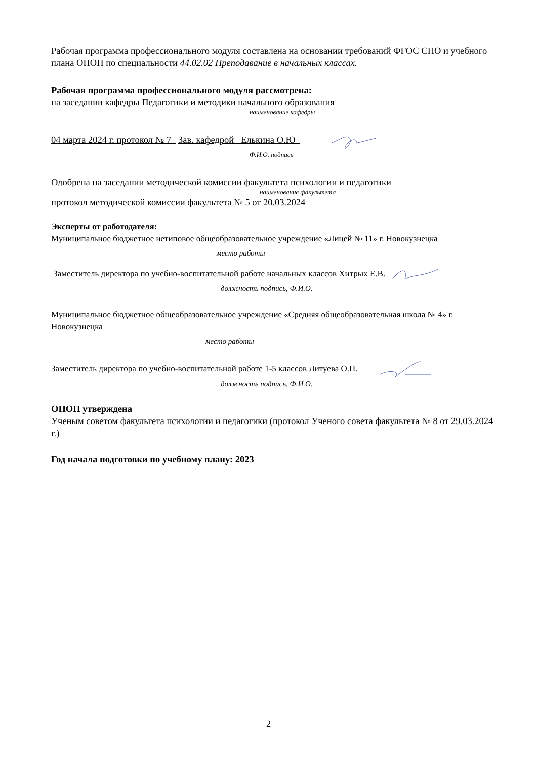Рабочая программа профессионального модуля составлена на основании требований ФГОС СПО и учебного плана ОПОП по специальности 44.02.02 Преподавание в начальных классах.
Рабочая программа профессионального модуля рассмотрена:
на заседании кафедры Педагогики и методики начального образования
наименование кафедры
04 марта 2024 г. протокол № 7_ Зав. кафедрой _Елькина О.Ю_
Ф.И.О. подпись
Одобрена на заседании методической комиссии факультета психологии и педагогики
наименование факультета
протокол методической комиссии факультета № 5 от 20.03.2024
Эксперты от работодателя:
Муниципальное бюджетное нетиповое общеобразовательное учреждение «Лицей № 11» г. Новокузнецка
место работы
Заместитель директора по учебно-воспитательной работе начальных классов Хитрых Е.В.
должность подпись, Ф.И.О.
Муниципальное бюджетное общеобразовательное учреждение «Средняя общеобразовательная школа № 4» г. Новокузнецка
место работы
Заместитель директора по учебно-воспитательной работе 1-5 классов Литуева О.П.
должность подпись, Ф.И.О.
ОПОП утверждена
Ученым советом факультета психологии и педагогики (протокол Ученого совета факультета № 8 от 29.03.2024 г.)
Год начала подготовки по учебному плану: 2023
2